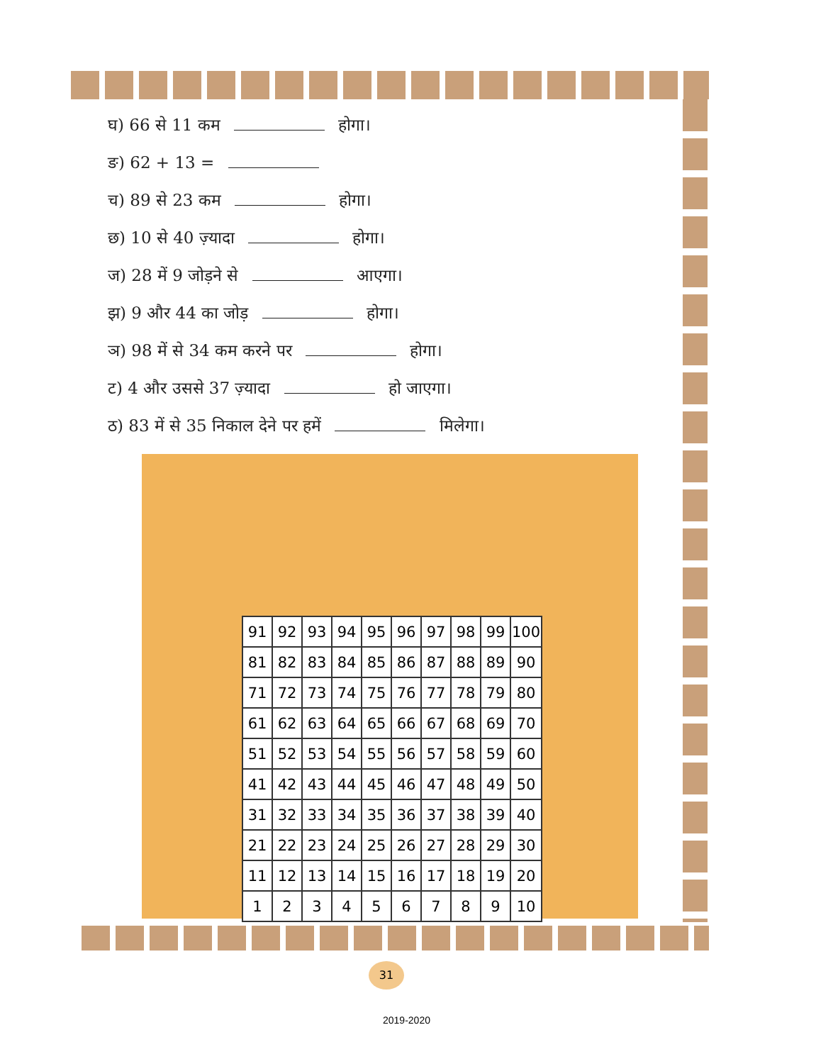घ) 66 से 11 कम होगा।
ङ) 62 + 13 =
च) 89 से 23 कम होगा।
छ) 10 से 40 ज़्यादा होगा।
ज) 28 में 9 जोड़ने से आएगा।
झ) 9 और 44 का जोड़ होगा।
ञ) 98 में से 34 कम करने पर होगा।
ट) 4 और उससे 37 ज़्यादा हो जाएगा।
ठ) 83 में से 35 निकाल देने पर हमें मिलेगा।
| 91 | 92 | 93 | 94 | 95 | 96 | 97 | 98 | 99 | 100 |
| 81 | 82 | 83 | 84 | 85 | 86 | 87 | 88 | 89 | 90 |
| 71 | 72 | 73 | 74 | 75 | 76 | 77 | 78 | 79 | 80 |
| 61 | 62 | 63 | 64 | 65 | 66 | 67 | 68 | 69 | 70 |
| 51 | 52 | 53 | 54 | 55 | 56 | 57 | 58 | 59 | 60 |
| 41 | 42 | 43 | 44 | 45 | 46 | 47 | 48 | 49 | 50 |
| 31 | 32 | 33 | 34 | 35 | 36 | 37 | 38 | 39 | 40 |
| 21 | 22 | 23 | 24 | 25 | 26 | 27 | 28 | 29 | 30 |
| 11 | 12 | 13 | 14 | 15 | 16 | 17 | 18 | 19 | 20 |
| 1 | 2 | 3 | 4 | 5 | 6 | 7 | 8 | 9 | 10 |
31
2019-2020